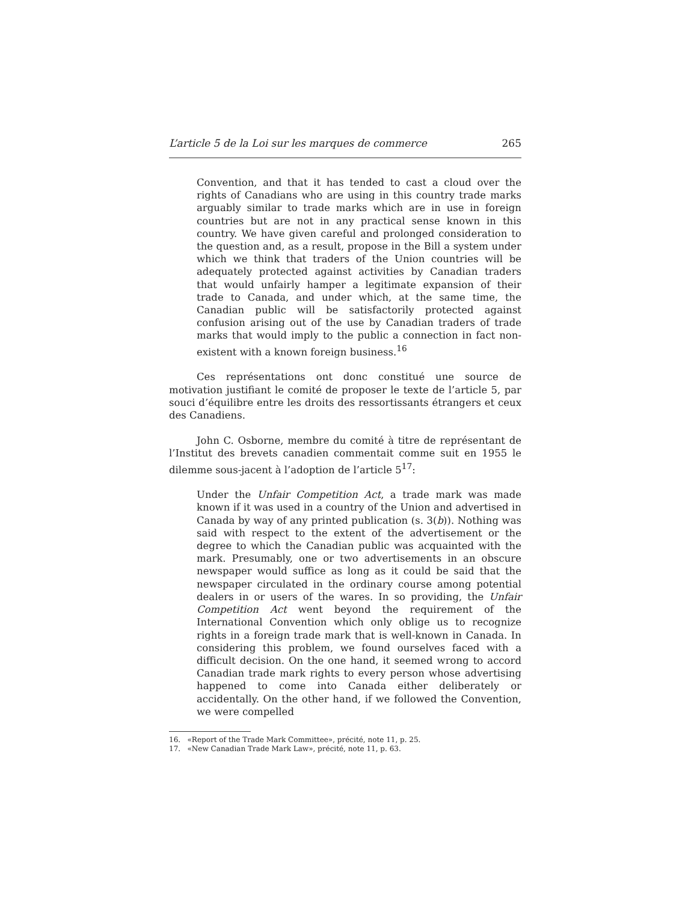L’article 5 de la Loi sur les marques de commerce 265
Convention, and that it has tended to cast a cloud over the rights of Canadians who are using in this country trade marks arguably similar to trade marks which are in use in foreign countries but are not in any practical sense known in this country. We have given careful and prolonged consideration to the question and, as a result, propose in the Bill a system under which we think that traders of the Union countries will be adequately protected against activities by Canadian traders that would unfairly hamper a legitimate expansion of their trade to Canada, and under which, at the same time, the Canadian public will be satisfactorily protected against confusion arising out of the use by Canadian traders of trade marks that would imply to the public a connection in fact non-existent with a known foreign business.<sup>16</sup>
Ces représentations ont donc constitué une source de motivation justifiant le comité de proposer le texte de l’article 5, par souci d’équilibre entre les droits des ressortissants étrangers et ceux des Canadiens.
John C. Osborne, membre du comité à titre de représentant de l’Institut des brevets canadien commentait comme suit en 1955 le dilemme sous-jacent à l’adoption de l’article 5<sup>17</sup>:
Under the Unfair Competition Act, a trade mark was made known if it was used in a country of the Union and advertised in Canada by way of any printed publication (s. 3(b)). Nothing was said with respect to the extent of the advertisement or the degree to which the Canadian public was acquainted with the mark. Presumably, one or two advertisements in an obscure newspaper would suffice as long as it could be said that the newspaper circulated in the ordinary course among potential dealers in or users of the wares. In so providing, the Unfair Competition Act went beyond the requirement of the International Convention which only oblige us to recognize rights in a foreign trade mark that is well-known in Canada. In considering this problem, we found ourselves faced with a difficult decision. On the one hand, it seemed wrong to accord Canadian trade mark rights to every person whose advertising happened to come into Canada either deliberately or accidentally. On the other hand, if we followed the Convention, we were compelled
16. «Report of the Trade Mark Committee», précité, note 11, p. 25.
17. «New Canadian Trade Mark Law», précité, note 11, p. 63.